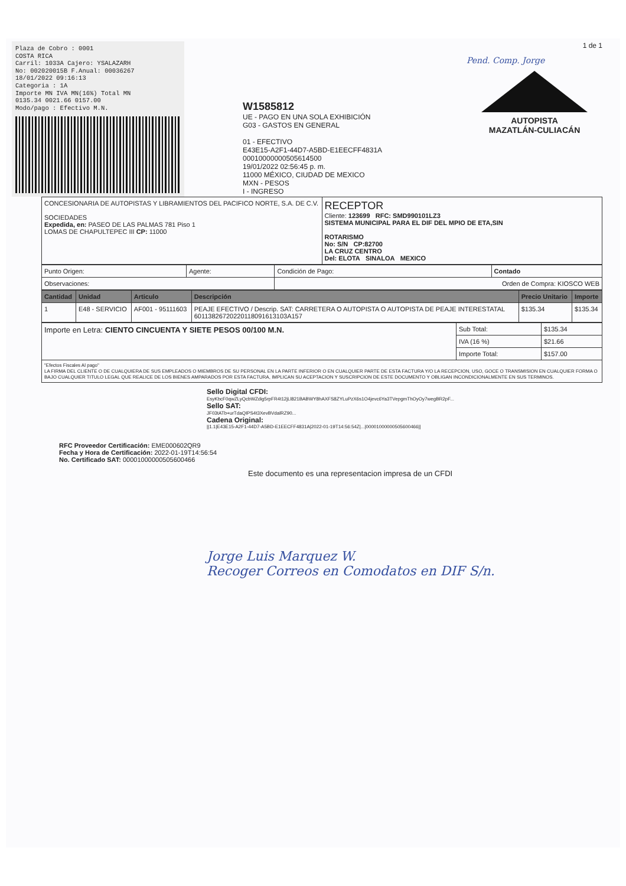Plaza de Cobro : 0001
COSTA RICA
Carril: 1033A Cajero: YSALAZARH
No: 002020015B F.Anual: 00036267
18/01/2022 09:16:13
Categoria : 1A
Importe MN IVA MN(16%) Total MN
0135.34 0021.66 0157.00
Modo/pago : Efectivo M.N.
W1585812
UE - PAGO EN UNA SOLA EXHIBICIÓN
G03 - GASTOS EN GENERAL
01 - EFECTIVO
E43E15-A2F1-44D7-A5BD-E1EECFF4831A
00010000000505614500
19/01/2022 02:56:45 p. m.
11000 MÉXICO, CIUDAD DE MEXICO
MXN - PESOS
I - INGRESO
1 de 1
Pend. Comp. Jorge
AUTOPISTA
MAZATLÁN-CULIACÁN
| CONCESIONARIA DE AUTOPISTAS Y LIBRAMIENTOS DEL PACIFICO NORTE, S.A. DE C.V. SOCIEDADES Expedida, en: PASEO DE LAS PALMAS 781 Piso 1 LOMAS DE CHAPULTEPEC III CP: 11000 | RECEPTOR Cliente: 123699 RFC: SMD990101LZ3 SISTEMA MUNICIPAL PARA EL DIF DEL MPIO DE ETA,SIN ROTARISMO No: S/N CP:82700 LA CRUZ CENTRO Del: ELOTA SINALOA MEXICO |
| Punto Origen: | Agente: | Condición de Pago: | Contado |
| Observaciones: | | Orden de Compra: KIOSCO WEB | |
| Cantidad | Unidad | Articulo | Descripción | Precio Unitario | Importe |
| --- | --- | --- | --- | --- | --- |
| 1 | E48 - SERVICIO | AF001 - 95111603 | PEAJE EFECTIVO / Descrip. SAT: CARRETERA O AUTOPISTA O AUTOPISTA DE PEAJE INTERESTATAL 60113826720220118091613103A157 | $135.34 | $135.34 |
| Importe en Letra: CIENTO CINCUENTA Y SIETE PESOS 00/100 M.N. | Sub Total: | $135.34 |
| | IVA (16 %) | $21.66 |
| | Importe Total: | $157.00 |
| "Efectos Fiscales Al pago" LA FIRMA DEL CLIENTE O DE CUALQUIERA DE SUS EMPLEADOS O MIEMBROS DE SU PERSONAL EN LA PARTE INFERIOR O EN CUALQUIER PARTE DE ESTA FACTURA Y/O LA RECEPCION, USO, GOCE O TRANSMISION EN CUALQUIER FORMA O BAJO CUALQUIER TITULO LEGAL QUE REALICE DE LOS BIENES AMPARADOS POR ESTA FACTURA, IMPLICAN SU ACEPTACION Y SUSCRIPCION DE ESTE DOCUMENTO Y OBLIGAN INCONDICIONALMENTE EN SUS TERMINOS. | | |
Sello Digital CFDI:
EsyKbcF0qwZLyQcbWZdig5rpFR4t12jLl821BABWY8hAXFS8ZYLuPzX6s1O4jevc6Ya3TVepgmThOyOy7wegBR2pF...
Sello SAT:
JF03tATb+urTdaQIPS4t3XevBVdalRZ90...
Cadena Original:
||1.1|E43E15-A2F1-44D7-A5BD-E1EECFF4831A|2022-01-19T14:56:54Z|...|00001000000505600466||
RFC Proveedor Certificación: EME000602QR9
Fecha y Hora de Certificación: 2022-01-19T14:56:54
No. Certificado SAT: 00001000000505600466
Este documento es una representacion impresa de un CFDI
Jorge Luis Marquez W.
Recoger Correos en Comodatos en DIF S/n.